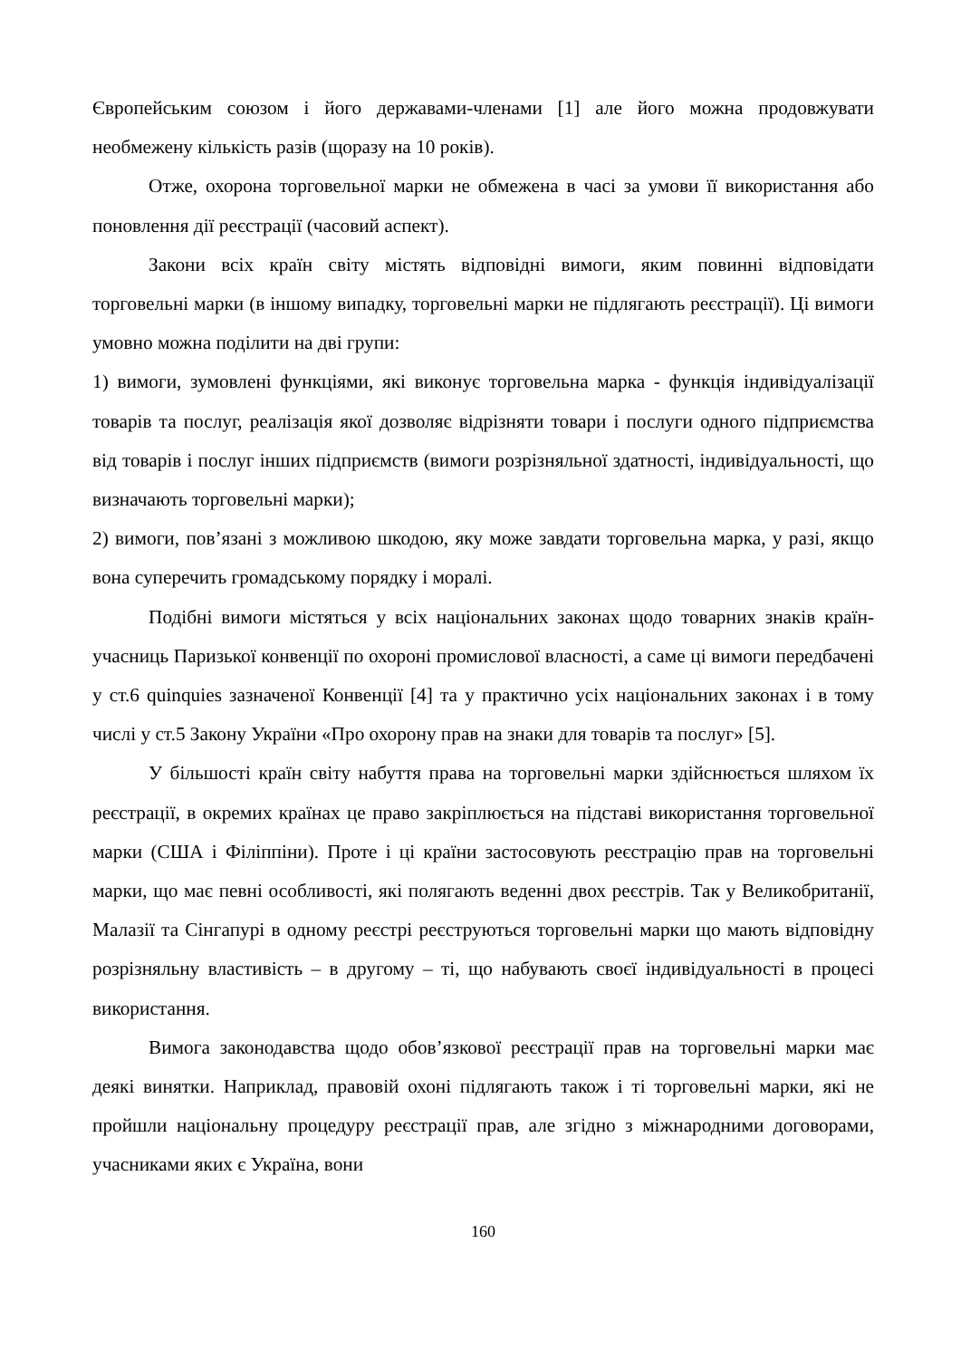Європейським союзом і його державами-членами [1] але його можна продовжувати необмежену кількість разів (щоразу на 10 років).
Отже, охорона торговельної марки не обмежена в часі за умови її використання або поновлення дії реєстрації (часовий аспект).
Закони всіх країн світу містять відповідні вимоги, яким повинні відповідати торговельні марки (в іншому випадку, торговельні марки не підлягають реєстрації). Ці вимоги умовно можна поділити на дві групи:
1) вимоги, зумовлені функціями, які виконує торговельна марка - функція індивідуалізації товарів та послуг, реалізація якої дозволяє відрізняти товари і послуги одного підприємства від товарів і послуг інших підприємств (вимоги розрізняльної здатності, індивідуальності, що визначають торговельні марки);
2) вимоги, пов’язані з можливою шкодою, яку може завдати торговельна марка, у разі, якщо вона суперечить громадському порядку і моралі.
Подібні вимоги містяться у всіх національних законах щодо товарних знаків країн-учасниць Паризької конвенції по охороні промислової власності, а саме ці вимоги передбачені у ст.6 quinquies зазначеної Конвенції [4] та у практично усіх національних законах і в тому числі у ст.5 Закону України «Про охорону прав на знаки для товарів та послуг» [5].
У більшості країн світу набуття права на торговельні марки здійснюється шляхом їх реєстрації, в окремих країнах це право закріплюється на підставі використання торговельної марки (США і Філіппіни). Проте і ці країни застосовують реєстрацію прав на торговельні марки, що має певні особливості, які полягають веденні двох реєстрів. Так у Великобританії, Малазії та Сінгапурі в одному реєстрі реєструються торговельні марки що мають відповідну розрізняльну властивість – в другому – ті, що набувають своєї індивідуальності в процесі використання.
Вимога законодавства щодо обов’язкової реєстрації прав на торговельні марки має деякі винятки. Наприклад, правовій охоні підлягають також і ті торговельні марки, які не пройшли національну процедуру реєстрації прав, але згідно з міжнародними договорами, учасниками яких є Україна, вони
160